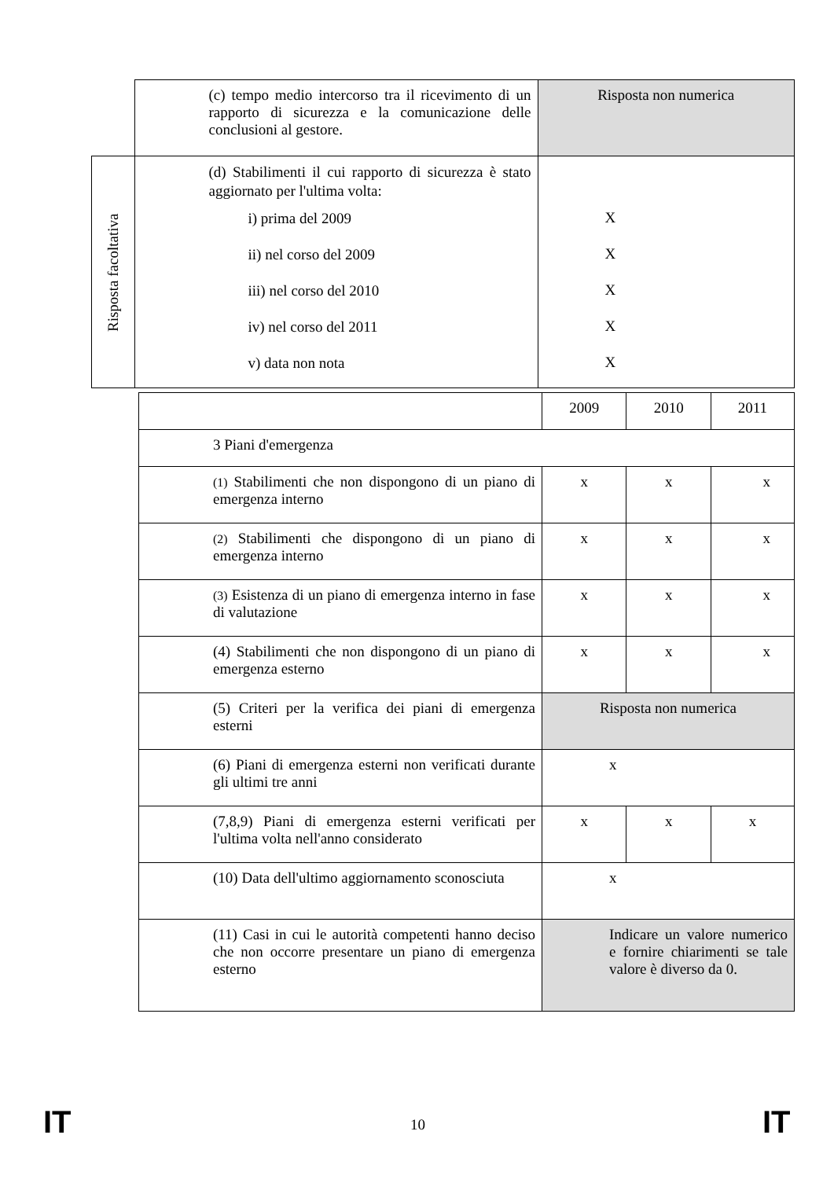| | | (c) tempo medio intercorso tra il ricevimento di un rapporto di sicurezza e la comunicazione delle conclusioni al gestore. | Risposta non numerica |
| Risposta facoltativa | | (d) Stabilimenti il cui rapporto di sicurezza è stato aggiornato per l'ultima volta: i) prima del 2009 ii) nel corso del 2009 iii) nel corso del 2010 iv) nel corso del 2011 v) data non nota | X X X X X |
| | | 2009 | 2010 | 2011 |
| | 3 Piani d'emergenza | | | |
| | (1) Stabilimenti che non dispongono di un piano di emergenza interno | x | x | x |
| | (2) Stabilimenti che dispongono di un piano di emergenza interno | x | x | x |
| | (3) Esistenza di un piano di emergenza interno in fase di valutazione | x | x | x |
| | (4) Stabilimenti che non dispongono di un piano di emergenza esterno | x | x | x |
| | (5) Criteri per la verifica dei piani di emergenza esterni | Risposta non numerica | | |
| | (6) Piani di emergenza esterni non verificati durante gli ultimi tre anni | x | | |
| | (7,8,9) Piani di emergenza esterni verificati per l'ultima volta nell'anno considerato | x | x | x |
| | (10) Data dell'ultimo aggiornamento sconosciuta | x | | |
| | (11) Casi in cui le autorità competenti hanno deciso che non occorre presentare un piano di emergenza esterno | Indicare un valore numerico e fornire chiarimenti se tale valore è diverso da 0. | | |
IT 10 IT